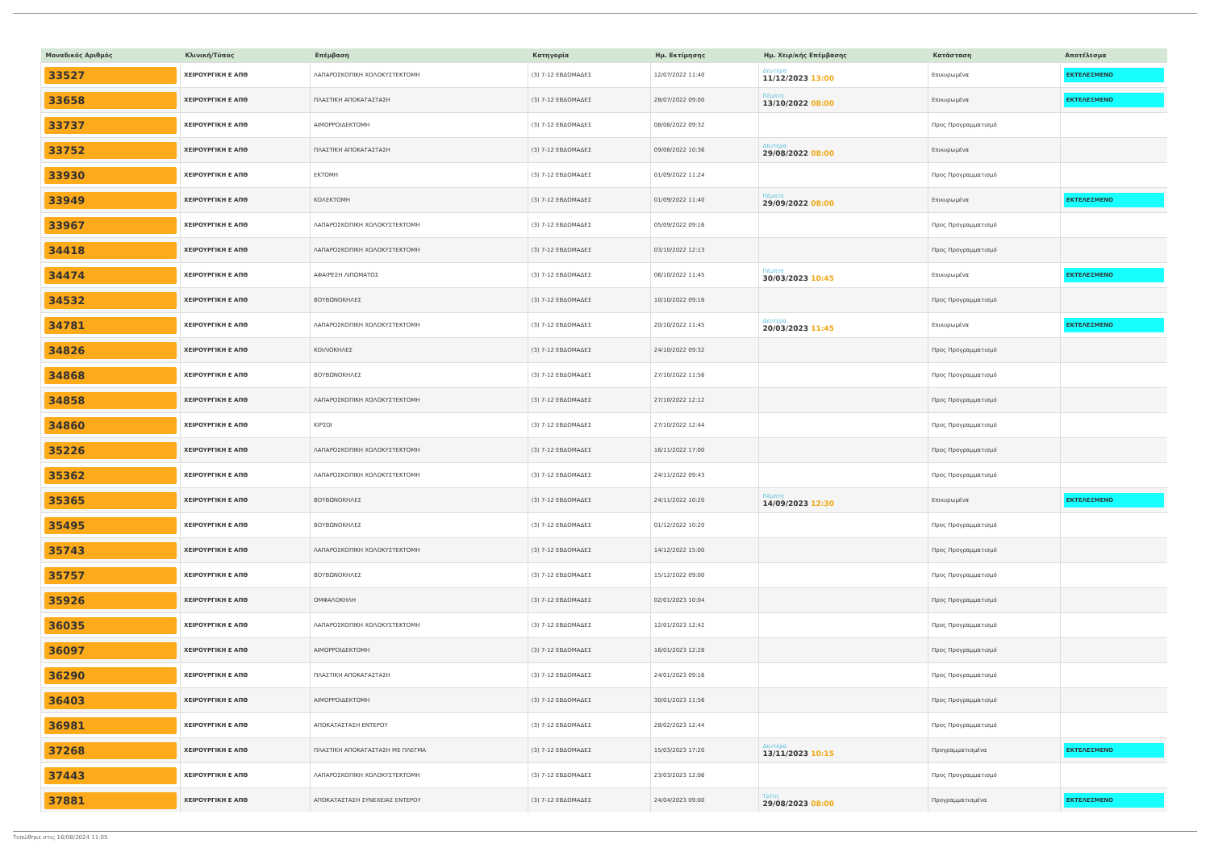| Μοναδικός Αριθμός | Κλινική/Τύπος | Επέμβαση | Κατηγορία | Ημ. Εκτίμησης | Ημ. Χειρ/κής Επέμβασης | Κατάσταση | Αποτέλεσμα |
| --- | --- | --- | --- | --- | --- | --- | --- |
| 33527 | ΧΕΙΡΟΥΡΓΙΚΗ Ε ΑΠΘ | ΛΑΠΑΡΟΣΚΟΠΙΚΗ ΧΟΛΟΚΥΣΤΕΚΤΟΜΗ | (3) 7-12 ΕΒΔΟΜΑΔΕΣ | 12/07/2022 11:40 | Δευτέρα 11/12/2023 13:00 | Επικυρωμένα | ΕΚΤΕΛΕΣΜΕΝΟ |
| 33658 | ΧΕΙΡΟΥΡΓΙΚΗ Ε ΑΠΘ | ΠΛΑΣΤΙΚΗ ΑΠΟΚΑΤΑΣΤΑΣΗ | (3) 7-12 ΕΒΔΟΜΑΔΕΣ | 28/07/2022 09:00 | Πέμπτη 13/10/2022 08:00 | Επικυρωμένα | ΕΚΤΕΛΕΣΜΕΝΟ |
| 33737 | ΧΕΙΡΟΥΡΓΙΚΗ Ε ΑΠΘ | ΑΙΜΟΡΡΟΙΔΕΚΤΟΜΗ | (3) 7-12 ΕΒΔΟΜΑΔΕΣ | 08/08/2022 09:32 | | Προς Προγραμματισμό | |
| 33752 | ΧΕΙΡΟΥΡΓΙΚΗ Ε ΑΠΘ | ΠΛΑΣΤΙΚΗ ΑΠΟΚΑΤΑΣΤΑΣΗ | (3) 7-12 ΕΒΔΟΜΑΔΕΣ | 09/08/2022 10:36 | Δευτέρα 29/08/2022 08:00 | Επικυρωμένα | |
| 33930 | ΧΕΙΡΟΥΡΓΙΚΗ Ε ΑΠΘ | ΕΚΤΟΜΗ | (3) 7-12 ΕΒΔΟΜΑΔΕΣ | 01/09/2022 11:24 | | Προς Προγραμματισμό | |
| 33949 | ΧΕΙΡΟΥΡΓΙΚΗ Ε ΑΠΘ | ΚΟΛΕΚΤΟΜΗ | (3) 7-12 ΕΒΔΟΜΑΔΕΣ | 01/09/2022 11:40 | Πέμπτη 29/09/2022 08:00 | Επικυρωμένα | ΕΚΤΕΛΕΣΜΕΝΟ |
| 33967 | ΧΕΙΡΟΥΡΓΙΚΗ Ε ΑΠΘ | ΛΑΠΑΡΟΣΚΟΠΙΚΗ ΧΟΛΟΚΥΣΤΕΚΤΟΜΗ | (3) 7-12 ΕΒΔΟΜΑΔΕΣ | 05/09/2022 09:16 | | Προς Προγραμματισμό | |
| 34418 | ΧΕΙΡΟΥΡΓΙΚΗ Ε ΑΠΘ | ΛΑΠΑΡΟΣΚΟΠΙΚΗ ΧΟΛΟΚΥΣΤΕΚΤΟΜΗ | (3) 7-12 ΕΒΔΟΜΑΔΕΣ | 03/10/2022 12:13 | | Προς Προγραμματισμό | |
| 34474 | ΧΕΙΡΟΥΡΓΙΚΗ Ε ΑΠΘ | ΑΦΑΙΡΕΣΗ ΛΙΠΩΜΑΤΟΣ | (3) 7-12 ΕΒΔΟΜΑΔΕΣ | 06/10/2022 11:45 | Πέμπτη 30/03/2023 10:45 | Επικυρωμένα | ΕΚΤΕΛΕΣΜΕΝΟ |
| 34532 | ΧΕΙΡΟΥΡΓΙΚΗ Ε ΑΠΘ | ΒΟΥΒΩΝΟΚΗΛΕΣ | (3) 7-12 ΕΒΔΟΜΑΔΕΣ | 10/10/2022 09:16 | | Προς Προγραμματισμό | |
| 34781 | ΧΕΙΡΟΥΡΓΙΚΗ Ε ΑΠΘ | ΛΑΠΑΡΟΣΚΟΠΙΚΗ ΧΟΛΟΚΥΣΤΕΚΤΟΜΗ | (3) 7-12 ΕΒΔΟΜΑΔΕΣ | 20/10/2022 11:45 | Δευτέρα 20/03/2023 11:45 | Επικυρωμένα | ΕΚΤΕΛΕΣΜΕΝΟ |
| 34826 | ΧΕΙΡΟΥΡΓΙΚΗ Ε ΑΠΘ | ΚΟΙΛΙΟΚΗΛΕΣ | (3) 7-12 ΕΒΔΟΜΑΔΕΣ | 24/10/2022 09:32 | | Προς Προγραμματισμό | |
| 34868 | ΧΕΙΡΟΥΡΓΙΚΗ Ε ΑΠΘ | ΒΟΥΒΩΝΟΚΗΛΕΣ | (3) 7-12 ΕΒΔΟΜΑΔΕΣ | 27/10/2022 11:56 | | Προς Προγραμματισμό | |
| 34858 | ΧΕΙΡΟΥΡΓΙΚΗ Ε ΑΠΘ | ΛΑΠΑΡΟΣΚΟΠΙΚΗ ΧΟΛΟΚΥΣΤΕΚΤΟΜΗ | (3) 7-12 ΕΒΔΟΜΑΔΕΣ | 27/10/2022 12:12 | | Προς Προγραμματισμό | |
| 34860 | ΧΕΙΡΟΥΡΓΙΚΗ Ε ΑΠΘ | ΚΙΡΣΟΙ | (3) 7-12 ΕΒΔΟΜΑΔΕΣ | 27/10/2022 12:44 | | Προς Προγραμματισμό | |
| 35226 | ΧΕΙΡΟΥΡΓΙΚΗ Ε ΑΠΘ | ΛΑΠΑΡΟΣΚΟΠΙΚΗ ΧΟΛΟΚΥΣΤΕΚΤΟΜΗ | (3) 7-12 ΕΒΔΟΜΑΔΕΣ | 16/11/2022 17:00 | | Προς Προγραμματισμό | |
| 35362 | ΧΕΙΡΟΥΡΓΙΚΗ Ε ΑΠΘ | ΛΑΠΑΡΟΣΚΟΠΙΚΗ ΧΟΛΟΚΥΣΤΕΚΤΟΜΗ | (3) 7-12 ΕΒΔΟΜΑΔΕΣ | 24/11/2022 09:43 | | Προς Προγραμματισμό | |
| 35365 | ΧΕΙΡΟΥΡΓΙΚΗ Ε ΑΠΘ | ΒΟΥΒΩΝΟΚΗΛΕΣ | (3) 7-12 ΕΒΔΟΜΑΔΕΣ | 24/11/2022 10:20 | Πέμπτη 14/09/2023 12:30 | Επικυρωμένα | ΕΚΤΕΛΕΣΜΕΝΟ |
| 35495 | ΧΕΙΡΟΥΡΓΙΚΗ Ε ΑΠΘ | ΒΟΥΒΩΝΟΚΗΛΕΣ | (3) 7-12 ΕΒΔΟΜΑΔΕΣ | 01/12/2022 10:20 | | Προς Προγραμματισμό | |
| 35743 | ΧΕΙΡΟΥΡΓΙΚΗ Ε ΑΠΘ | ΛΑΠΑΡΟΣΚΟΠΙΚΗ ΧΟΛΟΚΥΣΤΕΚΤΟΜΗ | (3) 7-12 ΕΒΔΟΜΑΔΕΣ | 14/12/2022 15:00 | | Προς Προγραμματισμό | |
| 35757 | ΧΕΙΡΟΥΡΓΙΚΗ Ε ΑΠΘ | ΒΟΥΒΩΝΟΚΗΛΕΣ | (3) 7-12 ΕΒΔΟΜΑΔΕΣ | 15/12/2022 09:00 | | Προς Προγραμματισμό | |
| 35926 | ΧΕΙΡΟΥΡΓΙΚΗ Ε ΑΠΘ | ΟΜΦΑΛΟΚΗΛΗ | (3) 7-12 ΕΒΔΟΜΑΔΕΣ | 02/01/2023 10:04 | | Προς Προγραμματισμό | |
| 36035 | ΧΕΙΡΟΥΡΓΙΚΗ Ε ΑΠΘ | ΛΑΠΑΡΟΣΚΟΠΙΚΗ ΧΟΛΟΚΥΣΤΕΚΤΟΜΗ | (3) 7-12 ΕΒΔΟΜΑΔΕΣ | 12/01/2023 12:42 | | Προς Προγραμματισμό | |
| 36097 | ΧΕΙΡΟΥΡΓΙΚΗ Ε ΑΠΘ | ΑΙΜΟΡΡΟΙΔΕΚΤΟΜΗ | (3) 7-12 ΕΒΔΟΜΑΔΕΣ | 16/01/2023 12:28 | | Προς Προγραμματισμό | |
| 36290 | ΧΕΙΡΟΥΡΓΙΚΗ Ε ΑΠΘ | ΠΛΑΣΤΙΚΗ ΑΠΟΚΑΤΑΣΤΑΣΗ | (3) 7-12 ΕΒΔΟΜΑΔΕΣ | 24/01/2023 09:16 | | Προς Προγραμματισμό | |
| 36403 | ΧΕΙΡΟΥΡΓΙΚΗ Ε ΑΠΘ | ΑΙΜΟΡΡΟΙΔΕΚΤΟΜΗ | (3) 7-12 ΕΒΔΟΜΑΔΕΣ | 30/01/2023 11:56 | | Προς Προγραμματισμό | |
| 36981 | ΧΕΙΡΟΥΡΓΙΚΗ Ε ΑΠΘ | ΑΠΟΚΑΤΑΣΤΑΣΗ ΕΝΤΕΡΟΥ | (3) 7-12 ΕΒΔΟΜΑΔΕΣ | 28/02/2023 12:44 | | Προς Προγραμματισμό | |
| 37268 | ΧΕΙΡΟΥΡΓΙΚΗ Ε ΑΠΘ | ΠΛΑΣΤΙΚΗ ΑΠΟΚΑΤΑΣΤΑΣΗ ΜΕ ΠΛΕΓΜΑ | (3) 7-12 ΕΒΔΟΜΑΔΕΣ | 15/03/2023 17:20 | Δευτέρα 13/11/2023 10:15 | Προγραμματισμένα | ΕΚΤΕΛΕΣΜΕΝΟ |
| 37443 | ΧΕΙΡΟΥΡΓΙΚΗ Ε ΑΠΘ | ΛΑΠΑΡΟΣΚΟΠΙΚΗ ΧΟΛΟΚΥΣΤΕΚΤΟΜΗ | (3) 7-12 ΕΒΔΟΜΑΔΕΣ | 23/03/2023 12:06 | | Προς Προγραμματισμό | |
| 37881 | ΧΕΙΡΟΥΡΓΙΚΗ Ε ΑΠΘ | ΑΠΟΚΑΤΑΣΤΑΣΗ ΣΥΝΕΧΕΙΑΣ ΕΝΤΕΡΟΥ | (3) 7-12 ΕΒΔΟΜΑΔΕΣ | 24/04/2023 09:00 | Τρίτη 29/08/2023 08:00 | Προγραμματισμένα | ΕΚΤΕΛΕΣΜΕΝΟ |
Τυπώθηκε στις 16/08/2024 11:05